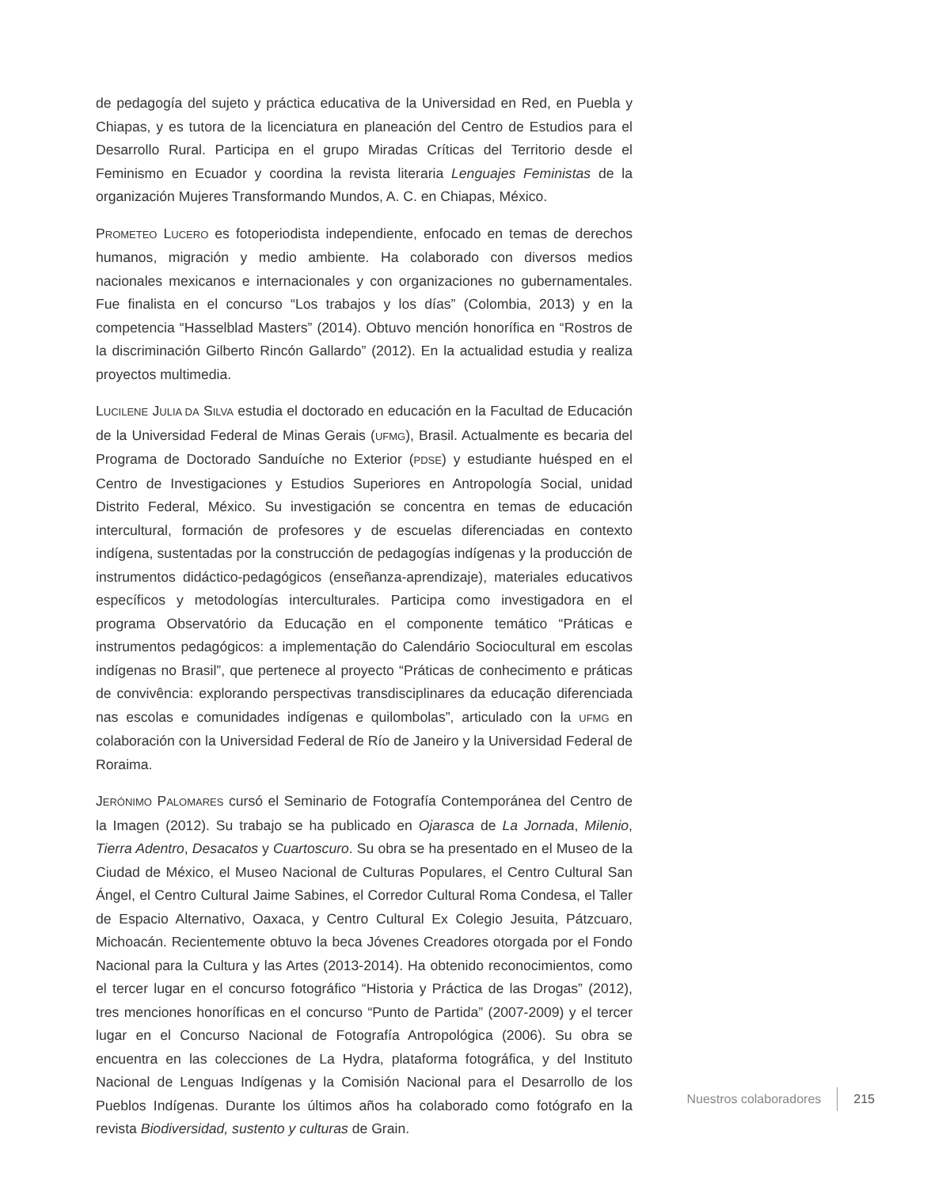de pedagogía del sujeto y práctica educativa de la Universidad en Red, en Puebla y Chiapas, y es tutora de la licenciatura en planeación del Centro de Estudios para el Desarrollo Rural. Participa en el grupo Miradas Críticas del Territorio desde el Feminismo en Ecuador y coordina la revista literaria Lenguajes Feministas de la organización Mujeres Transformando Mundos, A. C. en Chiapas, México.
PROMETEO LUCERO es fotoperiodista independiente, enfocado en temas de derechos humanos, migración y medio ambiente. Ha colaborado con diversos medios nacionales mexicanos e internacionales y con organizaciones no gubernamentales. Fue finalista en el concurso “Los trabajos y los días” (Colombia, 2013) y en la competencia “Hasselblad Masters” (2014). Obtuvo mención honorífica en “Rostros de la discriminación Gilberto Rincón Gallardo” (2012). En la actualidad estudia y realiza proyectos multimedia.
LUCILENE JULIA DA SILVA estudia el doctorado en educación en la Facultad de Educación de la Universidad Federal de Minas Gerais (UFMG), Brasil. Actualmente es becaria del Programa de Doctorado Sanduíche no Exterior (PDSE) y estudiante huésped en el Centro de Investigaciones y Estudios Superiores en Antropología Social, unidad Distrito Federal, México. Su investigación se concentra en temas de educación intercultural, formación de profesores y de escuelas diferenciadas en contexto indígena, sustentadas por la construcción de pedagogías indígenas y la producción de instrumentos didáctico-pedagógicos (enseñanza-aprendizaje), materiales educativos específicos y metodologías interculturales. Participa como investigadora en el programa Observatório da Educação en el componente temático “Práticas e instrumentos pedagógicos: a implementação do Calendário Sociocultural em escolas indígenas no Brasil”, que pertenece al proyecto “Práticas de conhecimento e práticas de convivência: explorando perspectivas transdisciplinares da educação diferenciada nas escolas e comunidades indígenas e quilombolas”, articulado con la UFMG en colaboración con la Universidad Federal de Río de Janeiro y la Universidad Federal de Roraima.
JERÓNIMO PALOMARES cursó el Seminario de Fotografía Contemporánea del Centro de la Imagen (2012). Su trabajo se ha publicado en Ojarasca de La Jornada, Milenio, Tierra Adentro, Desacatos y Cuartoscuro. Su obra se ha presentado en el Museo de la Ciudad de México, el Museo Nacional de Culturas Populares, el Centro Cultural San Ángel, el Centro Cultural Jaime Sabines, el Corredor Cultural Roma Condesa, el Taller de Espacio Alternativo, Oaxaca, y Centro Cultural Ex Colegio Jesuita, Pátzcuaro, Michoacán. Recientemente obtuvo la beca Jóvenes Creadores otorgada por el Fondo Nacional para la Cultura y las Artes (2013-2014). Ha obtenido reconocimientos, como el tercer lugar en el concurso fotográfico “Historia y Práctica de las Drogas” (2012), tres menciones honoríficas en el concurso “Punto de Partida” (2007-2009) y el tercer lugar en el Concurso Nacional de Fotografía Antropológica (2006). Su obra se encuentra en las colecciones de La Hydra, plataforma fotográfica, y del Instituto Nacional de Lenguas Indígenas y la Comisión Nacional para el Desarrollo de los Pueblos Indígenas. Durante los últimos años ha colaborado como fotógrafo en la revista Biodiversidad, sustento y culturas de Grain.
Nuestros colaboradores 215